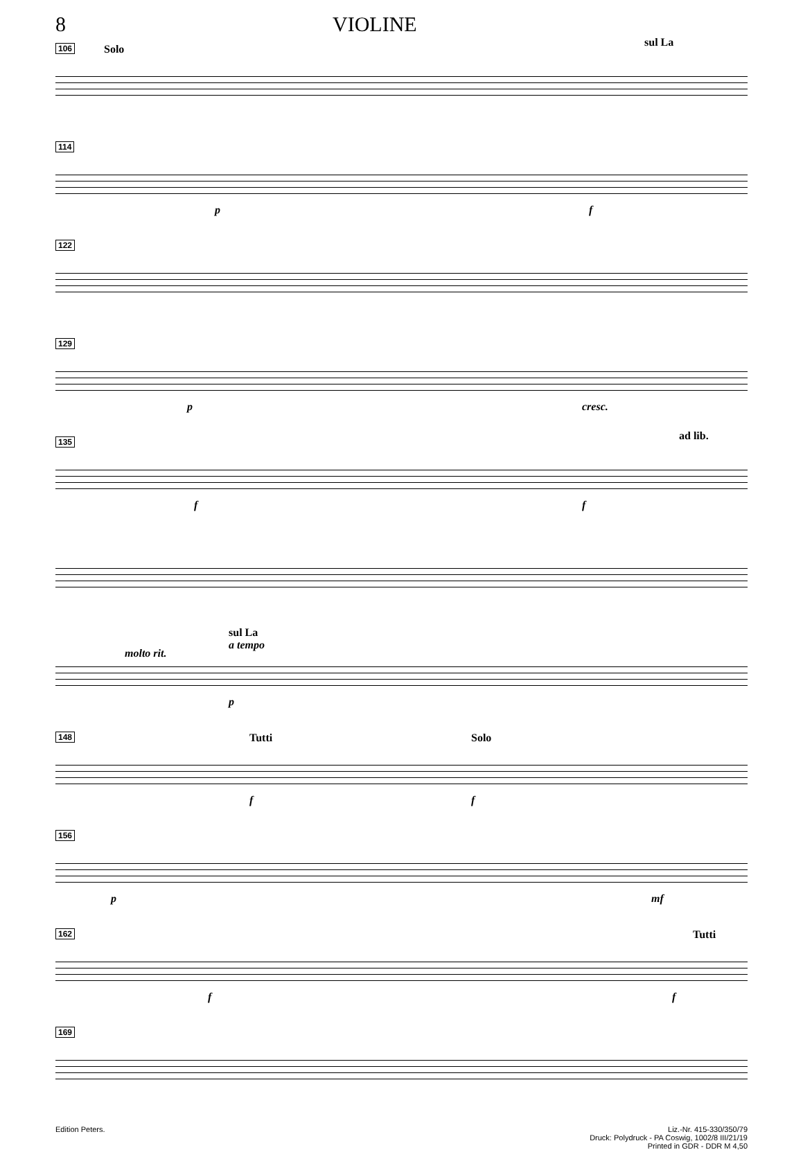8 VIOLINE
106
Solo
sul La
114
p f
122
129
p cresc.
135
f f
ad lib.
molto rit.
sul La
a tempo
p
148
Tutti Solo
f f
156
p mf
162
f f
Tutti
169
Edition Peters. Liz.-Nr. 415-330/350/79
Druck: Polydruck - PA Coswig, 1002/8 III/21/19
Printed in GDR - DDR M 4,50